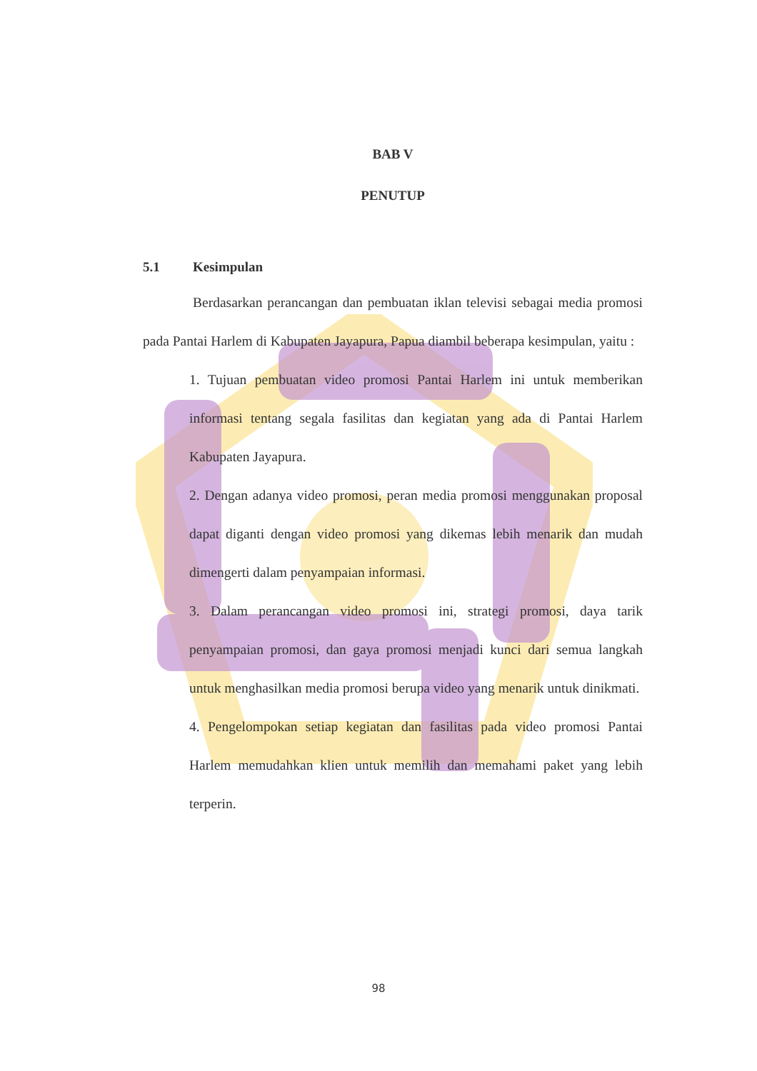BAB V
PENUTUP
5.1 Kesimpulan
Berdasarkan perancangan dan pembuatan iklan televisi sebagai media promosi pada Pantai Harlem di Kabupaten Jayapura, Papua diambil beberapa kesimpulan, yaitu :
1. Tujuan pembuatan video promosi Pantai Harlem ini untuk memberikan informasi tentang segala fasilitas dan kegiatan yang ada di Pantai Harlem Kabupaten Jayapura.
2. Dengan adanya video promosi, peran media promosi menggunakan proposal dapat diganti dengan video promosi yang dikemas lebih menarik dan mudah dimengerti dalam penyampaian informasi.
3. Dalam perancangan video promosi ini, strategi promosi, daya tarik penyampaian promosi, dan gaya promosi menjadi kunci dari semua langkah untuk menghasilkan media promosi berupa video yang menarik untuk dinikmati.
4. Pengelompokan setiap kegiatan dan fasilitas pada video promosi Pantai Harlem memudahkan klien untuk memilih dan memahami paket yang lebih terperin.
98